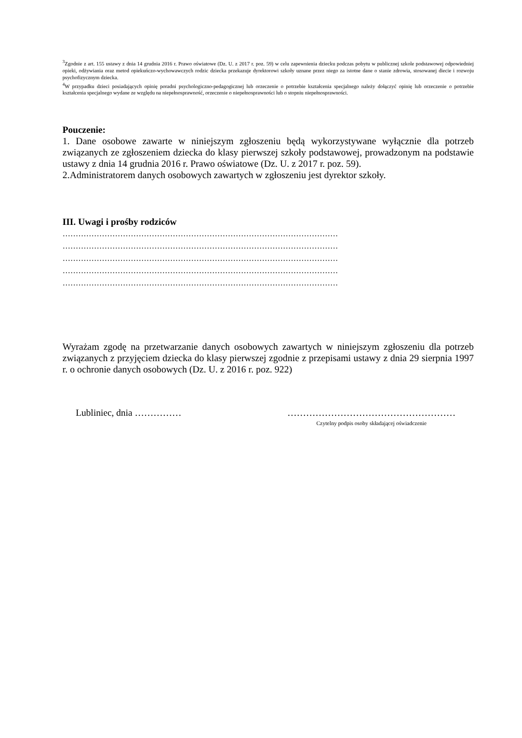<sup>3</sup> Zgodnie z art. 155 ustawy z dnia 14 grudnia 2016 r. Prawo oświatowe (Dz. U. z 2017 r. poz. 59) w celu zapewnienia dziecku podczas pobytu w publicznej szkole podstawowej odpowiedniej opieki, odżywiania oraz metod opiekuńczo-wychowawczych rodzic dziecka przekazuje dyrektorowi szkoły uznane przez niego za istotne dane o stanie zdrowia, stosowanej diecie i rozwoju psychofizycznym dziecka.
<sup>4</sup> W przypadku dzieci posiadających opinię poradni psychologiczno-pedagogicznej lub orzeczenie o potrzebie kształcenia specjalnego należy dołączyć opinię lub orzeczenie o potrzebie kształcenia specjalnego wydane ze względu na niepełnosprawność, orzeczenie o niepełnosprawności lub o stopniu niepełnosprawności.
Pouczenie:
1. Dane osobowe zawarte w niniejszym zgłoszeniu będą wykorzystywane wyłącznie dla potrzeb związanych ze zgłoszeniem dziecka do klasy pierwszej szkoły podstawowej, prowadzonym na podstawie ustawy z dnia 14 grudnia 2016 r. Prawo oświatowe (Dz. U. z 2017 r. poz. 59).
2.Administratorem danych osobowych zawartych w zgłoszeniu jest dyrektor szkoły.
III. Uwagi i prośby rodziców
……………………………………………………………………………………………
……………………………………………………………………………………………
……………………………………………………………………………………………
……………………………………………………………………………………………
……………………………………………………………………………………………
Wyrażam zgodę na przetwarzanie danych osobowych zawartych w niniejszym zgłoszeniu dla potrzeb związanych z przyjęciem dziecka do klasy pierwszej zgodnie z przepisami ustawy z dnia 29 sierpnia 1997 r. o ochronie danych osobowych (Dz. U. z 2016 r. poz. 922)
Lubliniec, dnia …………… ………………………………………………
Czytelny podpis osoby składającej oświadczenie